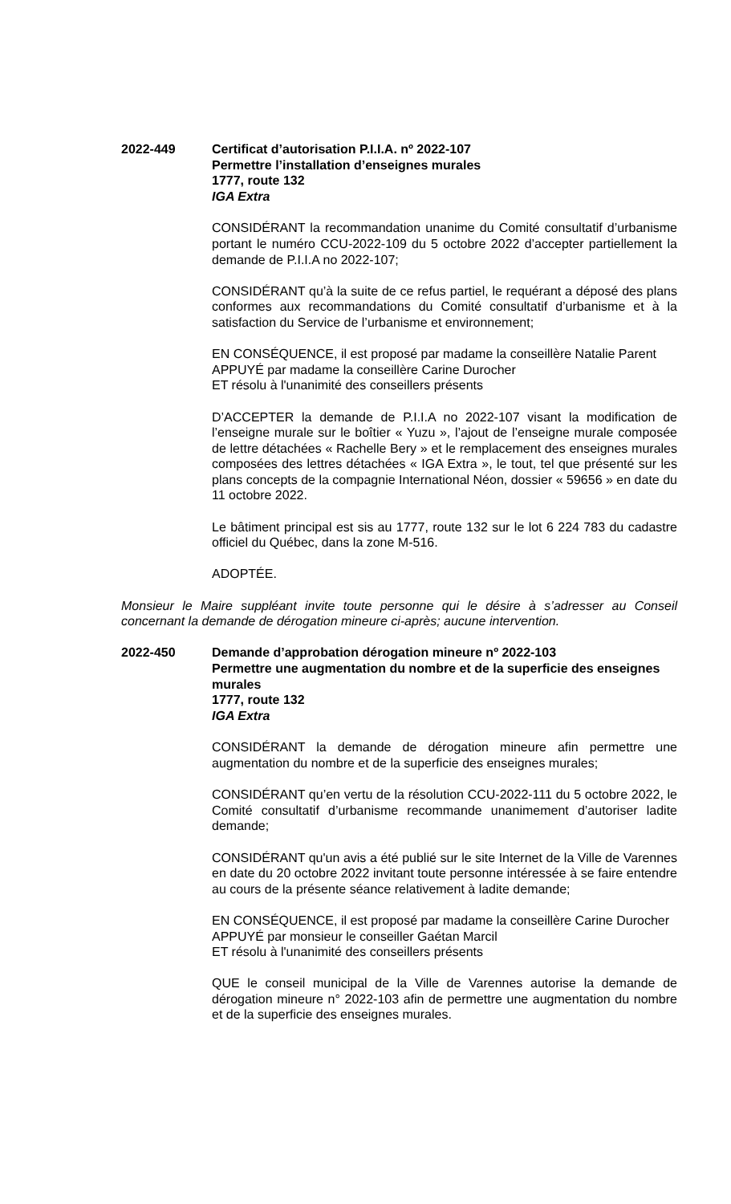2022-449 Certificat d’autorisation P.I.I.A. nº 2022-107
Permettre l’installation d’enseignes murales
1777, route 132
IGA Extra
CONSIDÉRANT la recommandation unanime du Comité consultatif d’urbanisme portant le numéro CCU-2022-109 du 5 octobre 2022 d’accepter partiellement la demande de P.I.I.A no 2022-107;
CONSIDÉRANT qu’à la suite de ce refus partiel, le requérant a déposé des plans conformes aux recommandations du Comité consultatif d’urbanisme et à la satisfaction du Service de l’urbanisme et environnement;
EN CONSÉQUENCE, il est proposé par madame la conseillère Natalie Parent
APPUYÉ par madame la conseillère Carine Durocher
ET résolu à l'unanimité des conseillers présents
D’ACCEPTER la demande de P.I.I.A no 2022-107 visant la modification de l’enseigne murale sur le boîtier « Yuzu », l’ajout de l’enseigne murale composée de lettre détachées « Rachelle Bery » et le remplacement des enseignes murales composées des lettres détachées « IGA Extra », le tout, tel que présenté sur les plans concepts de la compagnie International Néon, dossier « 59656 » en date du 11 octobre 2022.
Le bâtiment principal est sis au 1777, route 132 sur le lot 6 224 783 du cadastre officiel du Québec, dans la zone M-516.
ADOPTÉE.
Monsieur le Maire suppléant invite toute personne qui le désire à s’adresser au Conseil concernant la demande de dérogation mineure ci-après; aucune intervention.
2022-450 Demande d’approbation dérogation mineure nº 2022-103
Permettre une augmentation du nombre et de la superficie des enseignes murales
1777, route 132
IGA Extra
CONSIDÉRANT la demande de dérogation mineure afin permettre une augmentation du nombre et de la superficie des enseignes murales;
CONSIDÉRANT qu’en vertu de la résolution CCU-2022-111 du 5 octobre 2022, le Comité consultatif d’urbanisme recommande unanimement d’autoriser ladite demande;
CONSIDÉRANT qu'un avis a été publié sur le site Internet de la Ville de Varennes en date du 20 octobre 2022 invitant toute personne intéressée à se faire entendre au cours de la présente séance relativement à ladite demande;
EN CONSÉQUENCE, il est proposé par madame la conseillère Carine Durocher
APPUYÉ par monsieur le conseiller Gaétan Marcil
ET résolu à l'unanimité des conseillers présents
QUE le conseil municipal de la Ville de Varennes autorise la demande de dérogation mineure n° 2022-103 afin de permettre une augmentation du nombre et de la superficie des enseignes murales.